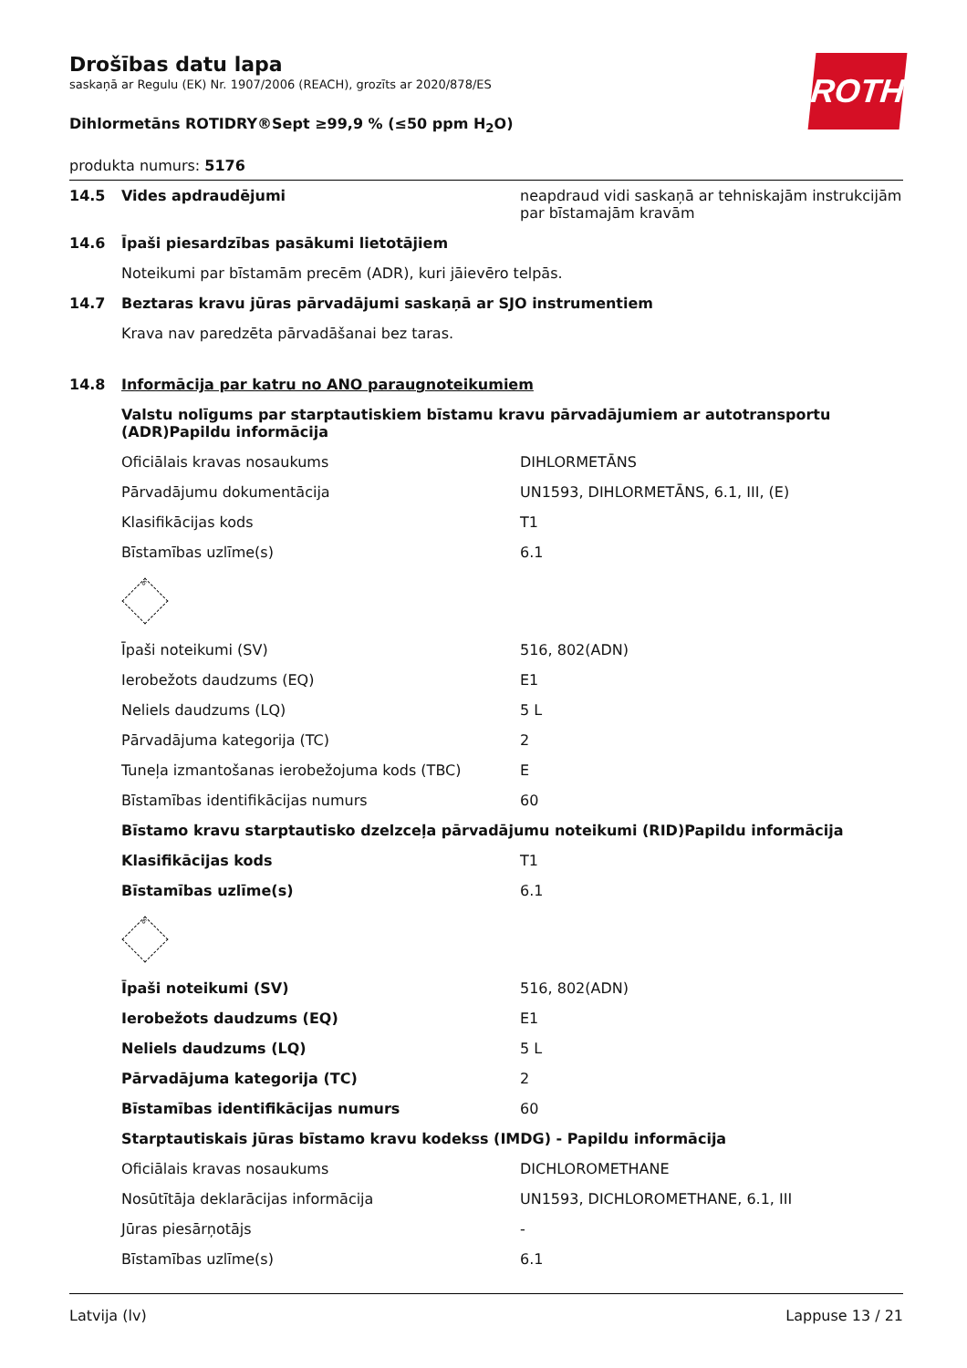ROTH
Drošības datu lapa
saskaņā ar Regulu (EK) Nr. 1907/2006 (REACH), grozīts ar 2020/878/ES
Dihlormetāns ROTIDRY®Sept ≥99,9 % (≤50 ppm H<sub>2</sub>O)
produkta numurs: 5176
| 14.5 | Vides apdraudējumi | neapdraud vidi saskaņā ar tehniskajām instrukcijām par bīstamajām kravām |
| 14.6 | Īpaši piesardzības pasākumi lietotājiem | |
| | Noteikumi par bīstamām precēm (ADR), kuri jāievēro telpās. | |
| 14.7 | Beztaras kravu jūras pārvadājumi saskaņā ar SJO instrumentiem | |
| | Krava nav paredzēta pārvadāšanai bez taras. | |
| 14.8 | Informācija par katru no ANO paraugnoteikumiem | |
| | Valstu nolīgums par starptautiskiem bīstamu kravu pārvadājumiem ar autotransportu (ADR)Papildu informācija | |
| | Oficiālais kravas nosaukums | DIHLORMETĀNS |
| | Pārvadājumu dokumentācija | UN1593, DIHLORMETĀNS, 6.1, III, (E) |
| | Klasifikācijas kods | T1 |
| | Bīstamības uzlīme(s) | 6.1 |
| | 6 | |
| | Īpaši noteikumi (SV) | 516, 802(ADN) |
| | Ierobežots daudzums (EQ) | E1 |
| | Neliels daudzums (LQ) | 5 L |
| | Pārvadājuma kategorija (TC) | 2 |
| | Tuneļa izmantošanas ierobežojuma kods (TBC) | E |
| | Bīstamības identifikācijas numurs | 60 |
| | Bīstamo kravu starptautisko dzelzceļa pārvadājumu noteikumi (RID)Papildu informācija | |
| | Klasifikācijas kods | T1 |
| | Bīstamības uzlīme(s) | 6.1 |
| | 6 | |
| | Īpaši noteikumi (SV) | 516, 802(ADN) |
| | Ierobežots daudzums (EQ) | E1 |
| | Neliels daudzums (LQ) | 5 L |
| | Pārvadājuma kategorija (TC) | 2 |
| | Bīstamības identifikācijas numurs | 60 |
| | Starptautiskais jūras bīstamo kravu kodekss (IMDG) - Papildu informācija | |
| | Oficiālais kravas nosaukums | DICHLOROMETHANE |
| | Nosūtītāja deklarācijas informācija | UN1593, DICHLOROMETHANE, 6.1, III |
| | Jūras piesārņotājs | - |
| | Bīstamības uzlīme(s) | 6.1 |
Latvija (lv) Lappuse 13 / 21